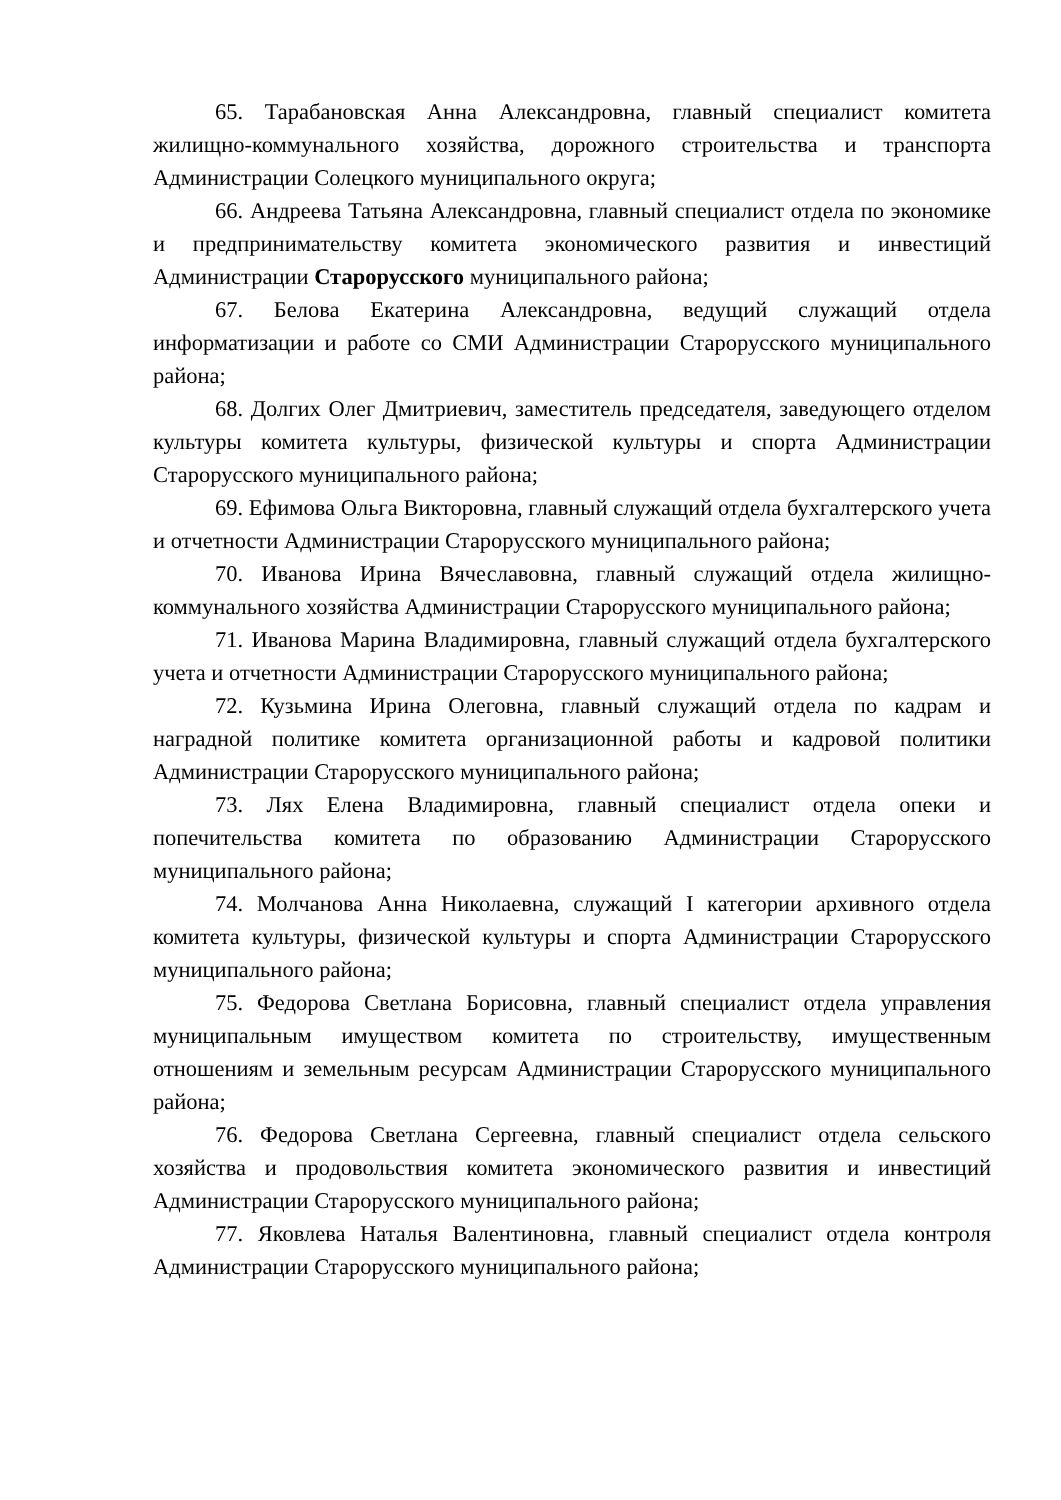65. Тарабановская Анна Александровна, главный специалист комитета жилищно-коммунального хозяйства, дорожного строительства и транспорта Администрации Солецкого муниципального округа;
66. Андреева Татьяна Александровна, главный специалист отдела по экономике и предпринимательству комитета экономического развития и инвестиций Администрации Старорусского муниципального района;
67. Белова Екатерина Александровна, ведущий служащий отдела информатизации и работе со СМИ Администрации Старорусского муниципального района;
68. Долгих Олег Дмитриевич, заместитель председателя, заведующего отделом культуры комитета культуры, физической культуры и спорта Администрации Старорусского муниципального района;
69. Ефимова Ольга Викторовна, главный служащий отдела бухгалтерского учета и отчетности Администрации Старорусского муниципального района;
70. Иванова Ирина Вячеславовна, главный служащий отдела жилищно-коммунального хозяйства Администрации Старорусского муниципального района;
71. Иванова Марина Владимировна, главный служащий отдела бухгалтерского учета и отчетности Администрации Старорусского муниципального района;
72. Кузьмина Ирина Олеговна, главный служащий отдела по кадрам и наградной политике комитета организационной работы и кадровой политики Администрации Старорусского муниципального района;
73. Лях Елена Владимировна, главный специалист отдела опеки и попечительства комитета по образованию Администрации Старорусского муниципального района;
74. Молчанова Анна Николаевна, служащий I категории архивного отдела комитета культуры, физической культуры и спорта Администрации Старорусского муниципального района;
75. Федорова Светлана Борисовна, главный специалист отдела управления муниципальным имуществом комитета по строительству, имущественным отношениям и земельным ресурсам Администрации Старорусского муниципального района;
76. Федорова Светлана Сергеевна, главный специалист отдела сельского хозяйства и продовольствия комитета экономического развития и инвестиций Администрации Старорусского муниципального района;
77. Яковлева Наталья Валентиновна, главный специалист отдела контроля Администрации Старорусского муниципального района;